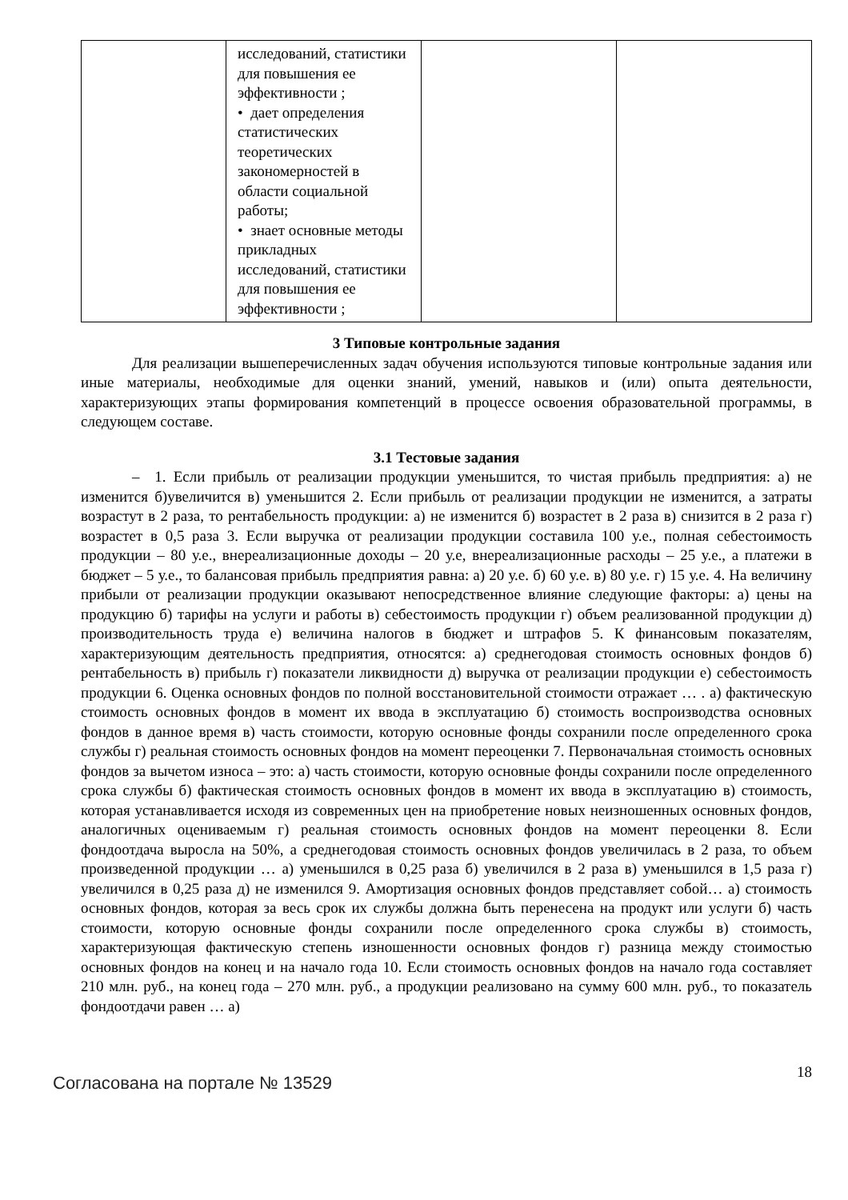| | исследований, статистики для повышения ее эффективности ; • дает определения статистических теоретических закономерностей в области социальной работы; • знает основные методы прикладных исследований, статистики для повышения ее эффективности ; | | |
3 Типовые контрольные задания
Для реализации вышеперечисленных задач обучения используются типовые контрольные задания или иные материалы, необходимые для оценки знаний, умений, навыков и (или) опыта деятельности, характеризующих этапы формирования компетенций в процессе освоения образовательной программы, в следующем составе.
3.1 Тестовые задания
– 1. Если прибыль от реализации продукции уменьшится, то чистая прибыль предприятия: а) не изменится б)увеличится в) уменьшится 2. Если прибыль от реализации продукции не изменится, а затраты возрастут в 2 раза, то рентабельность продукции: а) не изменится б) возрастет в 2 раза в) снизится в 2 раза г) возрастет в 0,5 раза 3. Если выручка от реализации продукции составила 100 у.е., полная себестоимость продукции – 80 у.е., внереализационные доходы – 20 у.е, внереализационные расходы – 25 у.е., а платежи в бюджет – 5 у.е., то балансовая прибыль предприятия равна: а) 20 у.е. б) 60 у.е. в) 80 у.е. г) 15 у.е. 4. На величину прибыли от реализации продукции оказывают непосредственное влияние следующие факторы: а) цены на продукцию б) тарифы на услуги и работы в) себестоимость продукции г) объем реализованной продукции д) производительность труда е) величина налогов в бюджет и штрафов 5. К финансовым показателям, характеризующим деятельность предприятия, относятся: а) среднегодовая стоимость основных фондов б) рентабельность в) прибыль г) показатели ликвидности д) выручка от реализации продукции е) себестоимость продукции 6. Оценка основных фондов по полной восстановительной стоимости отражает … . а) фактическую стоимость основных фондов в момент их ввода в эксплуатацию б) стоимость воспроизводства основных фондов в данное время в) часть стоимости, которую основные фонды сохранили после определенного срока службы г) реальная стоимость основных фондов на момент переоценки 7. Первоначальная стоимость основных фондов за вычетом износа – это: а) часть стоимости, которую основные фонды сохранили после определенного срока службы б) фактическая стоимость основных фондов в момент их ввода в эксплуатацию в) стоимость, которая устанавливается исходя из современных цен на приобретение новых неизношенных основных фондов, аналогичных оцениваемым г) реальная стоимость основных фондов на момент переоценки 8. Если фондоотдача выросла на 50%, а среднегодовая стоимость основных фондов увеличилась в 2 раза, то объем произведенной продукции … а) уменьшился в 0,25 раза б) увеличился в 2 раза в) уменьшился в 1,5 раза г) увеличился в 0,25 раза д) не изменился 9. Амортизация основных фондов представляет собой… а) стоимость основных фондов, которая за весь срок их службы должна быть перенесена на продукт или услуги б) часть стоимости, которую основные фонды сохранили после определенного срока службы в) стоимость, характеризующая фактическую степень изношенности основных фондов г) разница между стоимостью основных фондов на конец и на начало года 10. Если стоимость основных фондов на начало года составляет 210 млн. руб., на конец года – 270 млн. руб., а продукции реализовано на сумму 600 млн. руб., то показатель фондоотдачи равен … а)
Согласована на портале № 13529 18